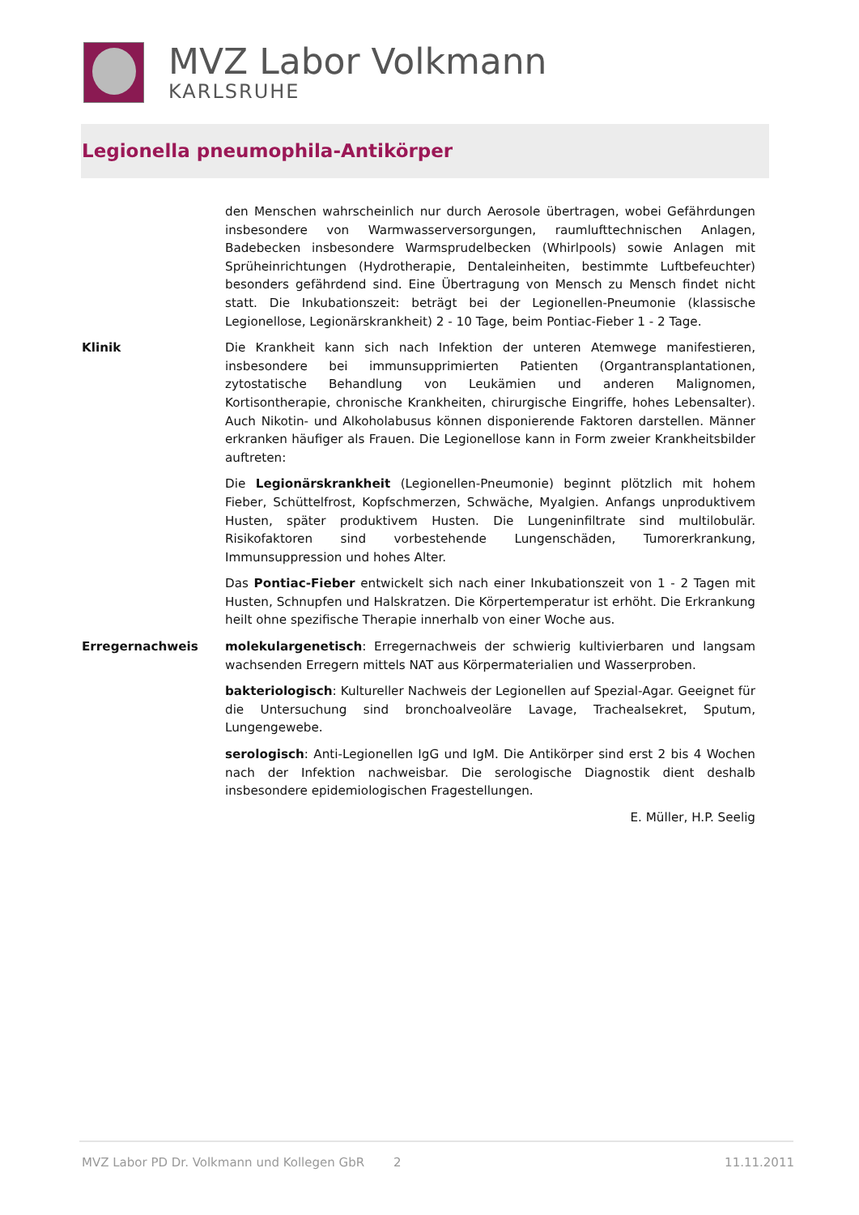MVZ Labor Volkmann
KARLSRUHE
Legionella pneumophila-Antikörper
den Menschen wahrscheinlich nur durch Aerosole übertragen, wobei Gefährdungen insbesondere von Warmwasserversorgungen, raumlufttechnischen Anlagen, Badebecken insbesondere Warmsprudelbecken (Whirlpools) sowie Anlagen mit Sprüheinrichtungen (Hydrotherapie, Dentaleinheiten, bestimmte Luftbefeuchter) besonders gefährdend sind. Eine Übertragung von Mensch zu Mensch findet nicht statt. Die Inkubationszeit: beträgt bei der Legionellen-Pneumonie (klassische Legionellose, Legionärskrankheit) 2 - 10 Tage, beim Pontiac-Fieber 1 - 2 Tage.
Klinik Die Krankheit kann sich nach Infektion der unteren Atemwege manifestieren, insbesondere bei immunsupprimierten Patienten (Organtransplantationen, zytostatische Behandlung von Leukämien und anderen Malignomen, Kortisontherapie, chronische Krankheiten, chirurgische Eingriffe, hohes Lebensalter). Auch Nikotin- und Alkoholabusus können disponierende Faktoren darstellen. Männer erkranken häufiger als Frauen. Die Legionellose kann in Form zweier Krankheitsbilder auftreten:
Die Legionärskrankheit (Legionellen-Pneumonie) beginnt plötzlich mit hohem Fieber, Schüttelfrost, Kopfschmerzen, Schwäche, Myalgien. Anfangs unproduktivem Husten, später produktivem Husten. Die Lungeninfiltrate sind multilobulär. Risikofaktoren sind vorbestehende Lungenschäden, Tumorerkrankung, Immunsuppression und hohes Alter.
Das Pontiac-Fieber entwickelt sich nach einer Inkubationszeit von 1 - 2 Tagen mit Husten, Schnupfen und Halskratzen. Die Körpertemperatur ist erhöht. Die Erkrankung heilt ohne spezifische Therapie innerhalb von einer Woche aus.
Erregernachweis molekulargenetisch: Erregernachweis der schwierig kultivierbaren und langsam wachsenden Erregern mittels NAT aus Körpermaterialien und Wasserproben.
bakteriologisch: Kultureller Nachweis der Legionellen auf Spezial-Agar. Geeignet für die Untersuchung sind bronchoalveoläre Lavage, Trachealsekret, Sputum, Lungengewebe.
serologisch: Anti-Legionellen IgG und IgM. Die Antikörper sind erst 2 bis 4 Wochen nach der Infektion nachweisbar. Die serologische Diagnostik dient deshalb insbesondere epidemiologischen Fragestellungen.
E. Müller, H.P. Seelig
MVZ Labor PD Dr. Volkmann und Kollegen GbR 2 11.11.2011